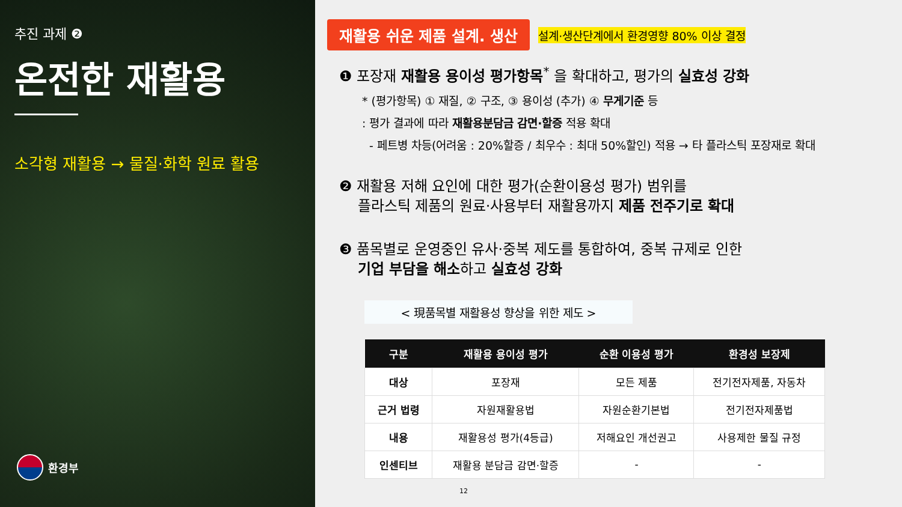추진 과제 ❷
온전한 재활용
소각형 재활용 → 물질·화학 원료 활용
환경부
재활용 쉬운 제품 설계. 생산
설계·생산단계에서 환경영향 80% 이상 결정
❶ 포장재 재활용 용이성 평가항목<sup>*</sup> 을 확대하고, 평가의 실효성 강화
* (평가항목) ① 재질, ② 구조, ③ 용이성 (추가) ④ 무게기준 등
: 평가 결과에 따라 재활용분담금 감면·할증 적용 확대
- 페트병 차등(어려움 : 20%할증 / 최우수 : 최대 50%할인) 적용 → 타 플라스틱 포장재로 확대
❷ 재활용 저해 요인에 대한 평가(순환이용성 평가) 범위를
플라스틱 제품의 원료·사용부터 재활용까지 제품 전주기로 확대
❸ 품목별로 운영중인 유사·중복 제도를 통합하여, 중복 규제로 인한
기업 부담을 해소하고 실효성 강화
< 現품목별 재활용성 향상을 위한 제도 >
| 구분 | 재활용 용이성 평가 | 순환 이용성 평가 | 환경성 보장제 |
| --- | --- | --- | --- |
| 대상 | 포장재 | 모든 제품 | 전기전자제품, 자동차 |
| 근거 법령 | 자원재활용법 | 자원순환기본법 | 전기전자제품법 |
| 내용 | 재활용성 평가(4등급) | 저해요인 개선권고 | 사용제한 물질 규정 |
| 인센티브 | 재활용 분담금 감면·할증 | - | - |
12